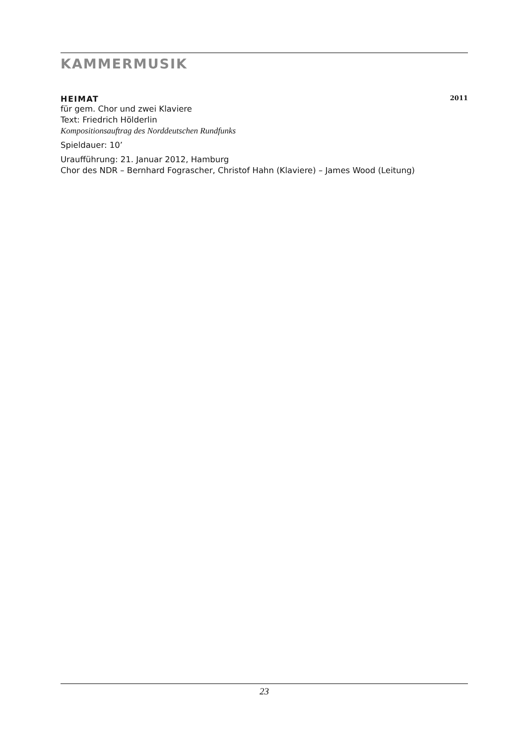KAMMERMUSIK
HEIMAT 2011
für gem. Chor und zwei Klaviere
Text: Friedrich Hölderlin
Kompositionsauftrag des Norddeutschen Rundfunks
Spieldauer: 10’
Uraufführung: 21. Januar 2012, Hamburg
Chor des NDR – Bernhard Fograscher, Christof Hahn (Klaviere) – James Wood (Leitung)
23